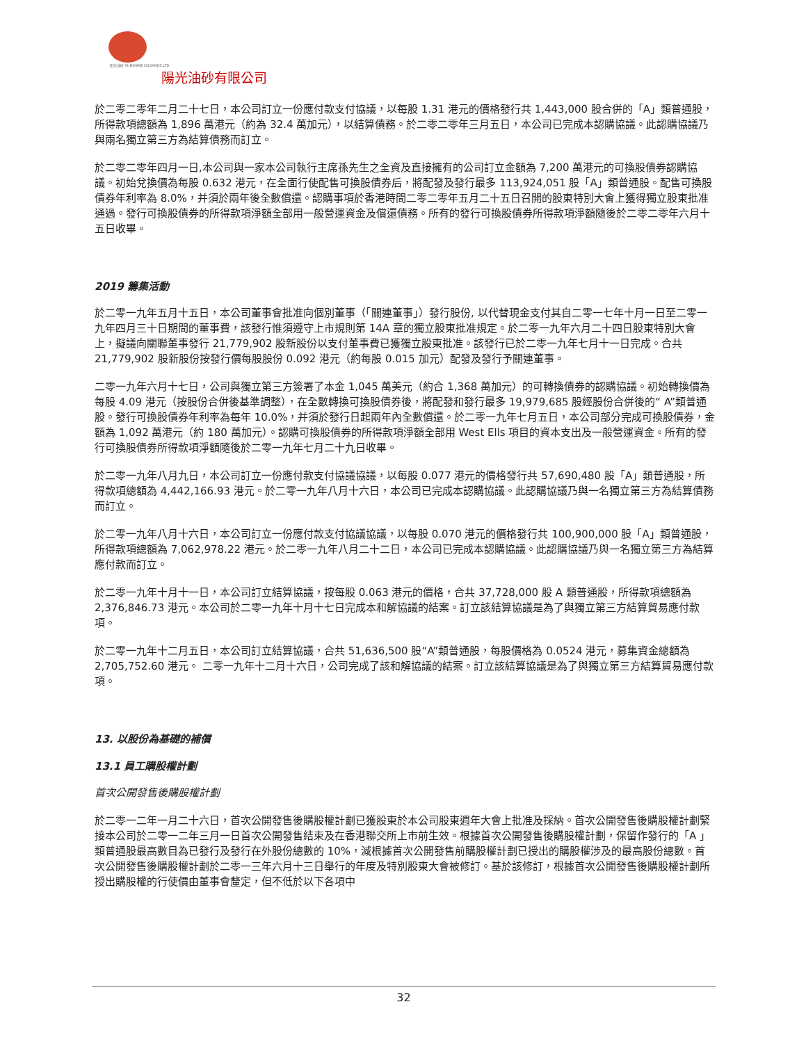阳光油砂 SUNSHINE OILSANDS LTD.
陽光油砂有限公司
於二零二零年二月二十七日，本公司訂立一份應付款支付協議，以每股 1.31 港元的價格發行共 1,443,000 股合併的「A」類普通股，所得款項總額為 1,896 萬港元（約為 32.4 萬加元），以結算債務。於二零二零年三月五日，本公司已完成本認購協議。此認購協議乃與兩名獨立第三方為結算債務而訂立。
於二零二零年四月一日,本公司與一家本公司執行主席孫先生之全資及直接擁有的公司訂立金額為 7,200 萬港元的可換股債券認購協議。初始兌換價為每股 0.632 港元，在全面行使配售可換股債券后，將配發及發行最多 113,924,051 股「A」類普通股。配售可換股債券年利率為 8.0%，并須於兩年後全數償還。認購事項於香港時間二零二零年五月二十五日召開的股東特別大會上獲得獨立股東批准通過。發行可換股債券的所得款項淨額全部用一般營運資金及償還債務。所有的發行可換股債券所得款項淨額隨後於二零二零年六月十五日收畢。
2019 籌集活動
於二零一九年五月十五日，本公司董事會批准向個別董事（「關連董事」）發行股份, 以代替現金支付其自二零一七年十月一日至二零一九年四月三十日期間的董事費，該發行惟須遵守上市規則第 14A 章的獨立股東批准規定。於二零一九年六月二十四日股東特別大會上，擬議向關聯董事發行 21,779,902 股新股份以支付董事費已獲獨立股東批准。該發行已於二零一九年七月十一日完成。合共 21,779,902 股新股份按發行價每股股份 0.092 港元（約每股 0.015 加元）配發及發行予關連董事。
二零一九年六月十七日，公司與獨立第三方簽署了本金 1,045 萬美元（約合 1,368 萬加元）的可轉換債券的認購協議。初始轉換價為每股 4.09 港元（按股份合併後基準調整），在全數轉換可換股債券後，將配發和發行最多 19,979,685 股經股份合併後的“ A”類普通股。發行可換股債券年利率為每年 10.0%，并須於發行日起兩年內全數償還。於二零一九年七月五日，本公司部分完成可換股債券，金額為 1,092 萬港元（約 180 萬加元）。認購可換股債券的所得款項淨額全部用 West Ells 項目的資本支出及一般營運資金。所有的發行可換股債券所得款項淨額隨後於二零一九年七月二十九日收畢。
於二零一九年八月九日，本公司訂立一份應付款支付協議協議，以每股 0.077 港元的價格發行共 57,690,480 股「A」類普通股，所得款項總額為 4,442,166.93 港元。於二零一九年八月十六日，本公司已完成本認購協議。此認購協議乃與一名獨立第三方為結算債務而訂立。
於二零一九年八月十六日，本公司訂立一份應付款支付協議協議，以每股 0.070 港元的價格發行共 100,900,000 股「A」類普通股，所得款項總額為 7,062,978.22 港元。於二零一九年八月二十二日，本公司已完成本認購協議。此認購協議乃與一名獨立第三方為結算應付款而訂立。
於二零一九年十月十一日，本公司訂立結算協議，按每股 0.063 港元的價格，合共 37,728,000 股 A 類普通股，所得款項總額為 2,376,846.73 港元。本公司於二零一九年十月十七日完成本和解協議的結案。訂立該結算協議是為了與獨立第三方結算貿易應付款項。
於二零一九年十二月五日，本公司訂立結算協議，合共 51,636,500 股“A”類普通股，每股價格為 0.0524 港元，募集資金總額為 2,705,752.60 港元。 二零一九年十二月十六日，公司完成了該和解協議的結案。訂立該結算協議是為了與獨立第三方結算貿易應付款項。
13. 以股份為基礎的補償
13.1 員工購股權計劃
首次公開發售後購股權計劃
於二零一二年一月二十六日，首次公開發售後購股權計劃已獲股東於本公司股東週年大會上批准及採納。首次公開發售後購股權計劃緊接本公司於二零一二年三月一日首次公開發售結束及在香港聯交所上市前生效。根據首次公開發售後購股權計劃，保留作發行的「A 」類普通股最高數目為已發行及發行在外股份總數的 10%，減根據首次公開發售前購股權計劃已授出的購股權涉及的最高股份總數。首次公開發售後購股權計劃於二零一三年六月十三日舉行的年度及特別股東大會被修訂。基於該修訂，根據首次公開發售後購股權計劃所授出購股權的行使價由董事會釐定，但不低於以下各項中
32